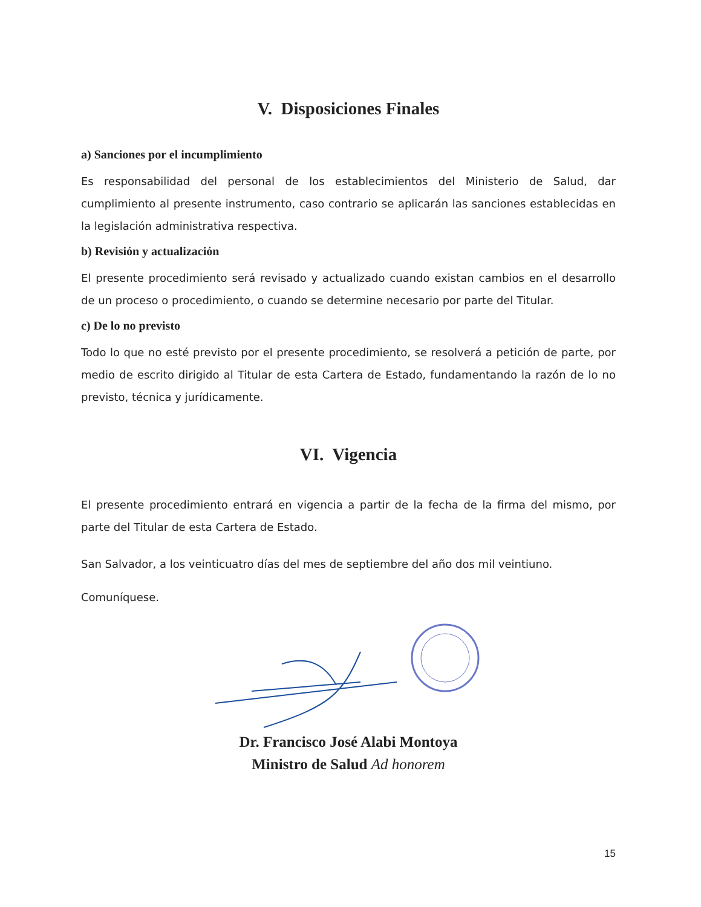V. Disposiciones Finales
a) Sanciones por el incumplimiento
Es responsabilidad del personal de los establecimientos del Ministerio de Salud, dar cumplimiento al presente instrumento, caso contrario se aplicarán las sanciones establecidas en la legislación administrativa respectiva.
b) Revisión y actualización
El presente procedimiento será revisado y actualizado cuando existan cambios en el desarrollo de un proceso o procedimiento, o cuando se determine necesario por parte del Titular.
c) De lo no previsto
Todo lo que no esté previsto por el presente procedimiento, se resolverá a petición de parte, por medio de escrito dirigido al Titular de esta Cartera de Estado, fundamentando la razón de lo no previsto, técnica y jurídicamente.
VI. Vigencia
El presente procedimiento entrará en vigencia a partir de la fecha de la firma del mismo, por parte del Titular de esta Cartera de Estado.
San Salvador, a los veinticuatro días del mes de septiembre del año dos mil veintiuno.
Comuníquese.
Dr. Francisco José Alabi Montoya
Ministro de Salud Ad honorem
15